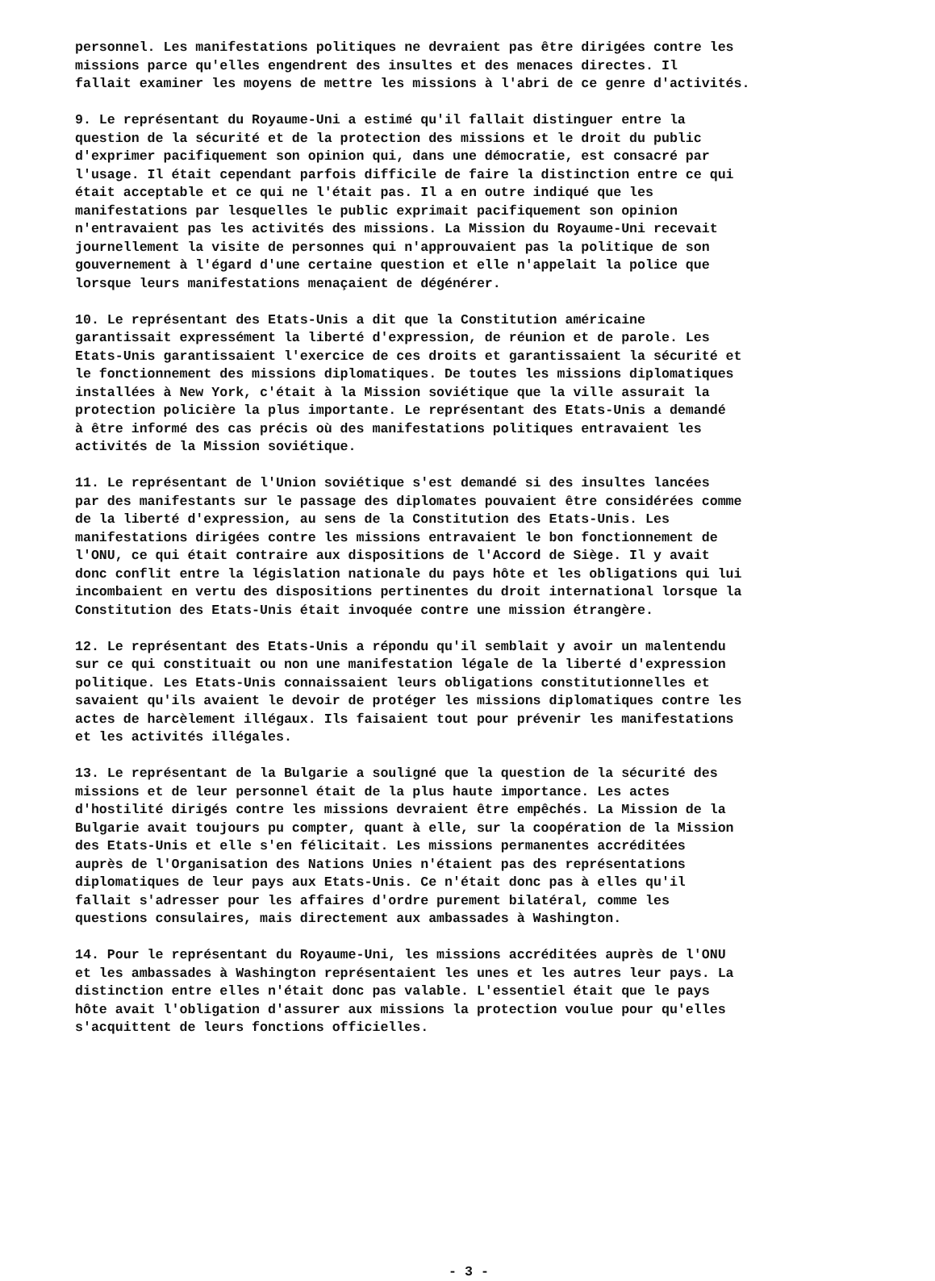personnel. Les manifestations politiques ne devraient pas être dirigées contre les missions parce qu'elles engendrent des insultes et des menaces directes. Il fallait examiner les moyens de mettre les missions à l'abri de ce genre d'activités.
9. Le représentant du Royaume-Uni a estimé qu'il fallait distinguer entre la question de la sécurité et de la protection des missions et le droit du public d'exprimer pacifiquement son opinion qui, dans une démocratie, est consacré par l'usage. Il était cependant parfois difficile de faire la distinction entre ce qui était acceptable et ce qui ne l'était pas. Il a en outre indiqué que les manifestations par lesquelles le public exprimait pacifiquement son opinion n'entravaient pas les activités des missions. La Mission du Royaume-Uni recevait journellement la visite de personnes qui n'approuvaient pas la politique de son gouvernement à l'égard d'une certaine question et elle n'appelait la police que lorsque leurs manifestations menaçaient de dégénérer.
10. Le représentant des Etats-Unis a dit que la Constitution américaine garantissait expressément la liberté d'expression, de réunion et de parole. Les Etats-Unis garantissaient l'exercice de ces droits et garantissaient la sécurité et le fonctionnement des missions diplomatiques. De toutes les missions diplomatiques installées à New York, c'était à la Mission soviétique que la ville assurait la protection policière la plus importante. Le représentant des Etats-Unis a demandé à être informé des cas précis où des manifestations politiques entravaient les activités de la Mission soviétique.
11. Le représentant de l'Union soviétique s'est demandé si des insultes lancées par des manifestants sur le passage des diplomates pouvaient être considérées comme de la liberté d'expression, au sens de la Constitution des Etats-Unis. Les manifestations dirigées contre les missions entravaient le bon fonctionnement de l'ONU, ce qui était contraire aux dispositions de l'Accord de Siège. Il y avait donc conflit entre la législation nationale du pays hôte et les obligations qui lui incombaient en vertu des dispositions pertinentes du droit international lorsque la Constitution des Etats-Unis était invoquée contre une mission étrangère.
12. Le représentant des Etats-Unis a répondu qu'il semblait y avoir un malentendu sur ce qui constituait ou non une manifestation légale de la liberté d'expression politique. Les Etats-Unis connaissaient leurs obligations constitutionnelles et savaient qu'ils avaient le devoir de protéger les missions diplomatiques contre les actes de harcèlement illégaux. Ils faisaient tout pour prévenir les manifestations et les activités illégales.
13. Le représentant de la Bulgarie a souligné que la question de la sécurité des missions et de leur personnel était de la plus haute importance. Les actes d'hostilité dirigés contre les missions devraient être empêchés. La Mission de la Bulgarie avait toujours pu compter, quant à elle, sur la coopération de la Mission des Etats-Unis et elle s'en félicitait. Les missions permanentes accréditées auprès de l'Organisation des Nations Unies n'étaient pas des représentations diplomatiques de leur pays aux Etats-Unis. Ce n'était donc pas à elles qu'il fallait s'adresser pour les affaires d'ordre purement bilatéral, comme les questions consulaires, mais directement aux ambassades à Washington.
14. Pour le représentant du Royaume-Uni, les missions accréditées auprès de l'ONU et les ambassades à Washington représentaient les unes et les autres leur pays. La distinction entre elles n'était donc pas valable. L'essentiel était que le pays hôte avait l'obligation d'assurer aux missions la protection voulue pour qu'elles s'acquittent de leurs fonctions officielles.
- 3 -